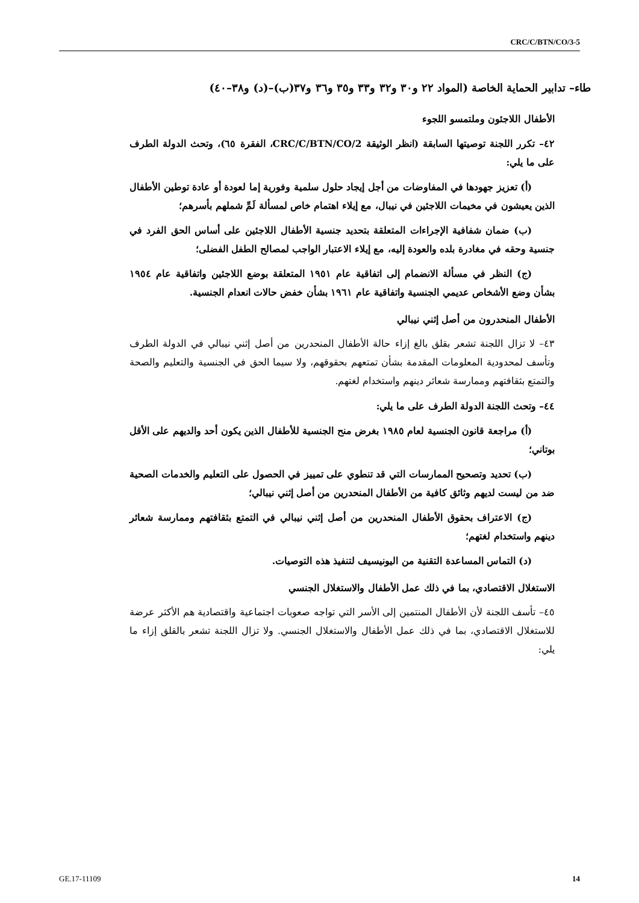CRC/C/BTN/CO/3-5
طاء– تدابير الحماية الخاصة (المواد ٢٢ و٣٠ و٣٢ و٣٣ و٣٥ و٣٦ و٣٧(ب)–(د) و٣٨–٤٠)
الأطفال اللاجئون وملتمسو اللجوء
٤٢– تكرر اللجنة توصيتها السابقة (انظر الوثيقة CRC/C/BTN/CO/2، الفقرة ٦٥)، وتحث الدولة الطرف على ما يلي:
(أ) تعزيز جهودها في المفاوضات من أجل إيجاد حلول سلمية وفورية إما لعودة أو عادة توطين الأطفال الذين يعيشون في مخيمات اللاجئين في نيبال، مع إيلاء اهتمام خاص لمسألة لَمِّ شملهم بأسرهم؛
(ب) ضمان شفافية الإجراءات المتعلقة بتحديد جنسية الأطفال اللاجئين على أساس الحق الفرد في جنسية وحقه في مغادرة بلده والعودة إليه، مع إيلاء الاعتبار الواجب لمصالح الطفل الفضلى؛
(ج) النظر في مسألة الانضمام إلى اتفاقية عام ١٩٥١ المتعلقة بوضع اللاجئين واتفاقية عام ١٩٥٤ بشأن وضع الأشخاص عديمي الجنسية واتفاقية عام ١٩٦١ بشأن خفض حالات انعدام الجنسية.
الأطفال المنحدرون من أصل إثني نيبالي
٤٣– لا تزال اللجنة تشعر بقلق بالغ إزاء حالة الأطفال المنحدرين من أصل إثني نيبالي في الدولة الطرف وتأسف لمحدودية المعلومات المقدمة بشأن تمتعهم بحقوقهم، ولا سيما الحق في الجنسية والتعليم والصحة والتمتع بثقافتهم وممارسة شعائر دينهم واستخدام لغتهم.
٤٤– وتحث اللجنة الدولة الطرف على ما يلي:
(أ) مراجعة قانون الجنسية لعام ١٩٨٥ بغرض منح الجنسية للأطفال الذين يكون أحد والديهم على الأقل بوتاني؛
(ب) تحديد وتصحيح الممارسات التي قد تنطوي على تمييز في الحصول على التعليم والخدمات الصحية ضد من ليست لديهم وثائق كافية من الأطفال المنحدرين من أصل إثني نيبالي؛
(ج) الاعتراف بحقوق الأطفال المنحدرين من أصل إثني نيبالي في التمتع بثقافتهم وممارسة شعائر دينهم واستخدام لغتهم؛
(د) التماس المساعدة التقنية من اليونيسيف لتنفيذ هذه التوصيات.
الاستغلال الاقتصادي، بما في ذلك عمل الأطفال والاستغلال الجنسي
٤٥– تأسف اللجنة لأن الأطفال المنتمين إلى الأسر التي تواجه صعوبات اجتماعية واقتصادية هم الأكثر عرضة للاستغلال الاقتصادي، بما في ذلك عمل الأطفال والاستغلال الجنسي. ولا تزال اللجنة تشعر بالقلق إزاء ما يلي:
GE.17-11109 14